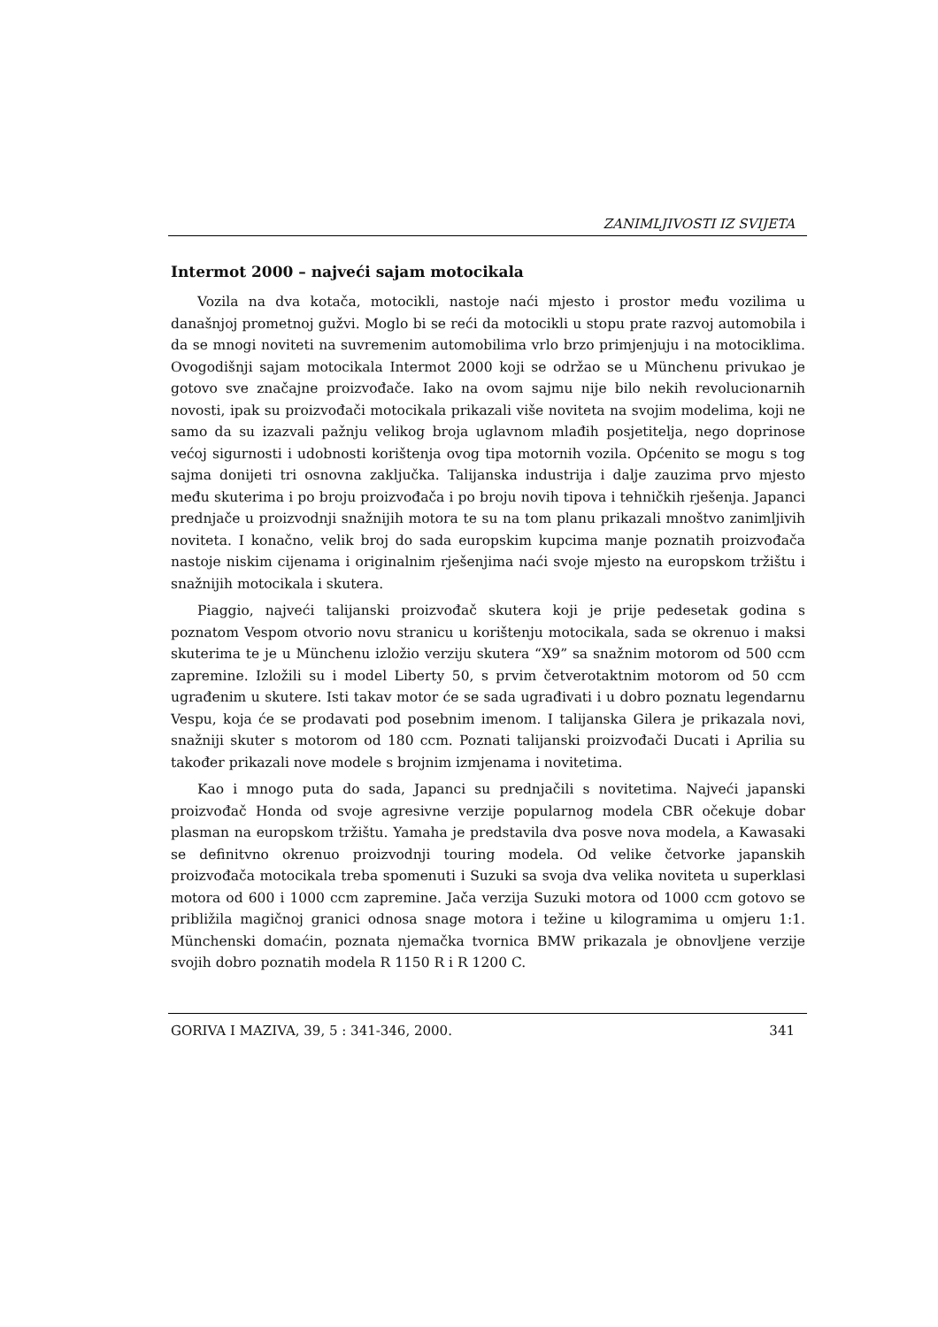ZANIMLJIVOSTI IZ SVIJETA
Intermot 2000 – najveći sajam motocikala
Vozila na dva kotača, motocikli, nastoje naći mjesto i prostor među vozilima u današnjoj prometnoj gužvi. Moglo bi se reći da motocikli u stopu prate razvoj automobila i da se mnogi noviteti na suvremenim automobilima vrlo brzo primjenjuju i na motociklima. Ovogodišnji sajam motocikala Intermot 2000 koji se održao se u Münchenu privukao je gotovo sve značajne proizvođače. Iako na ovom sajmu nije bilo nekih revolucionarnih novosti, ipak su proizvođači motocikala prikazali više noviteta na svojim modelima, koji ne samo da su izazvali pažnju velikog broja uglavnom mlađih posjetitelja, nego doprinose većoj sigurnosti i udobnosti korištenja ovog tipa motornih vozila. Općenito se mogu s tog sajma donijeti tri osnovna zaključka. Talijanska industrija i dalje zauzima prvo mjesto među skuterima i po broju proizvođača i po broju novih tipova i tehničkih rješenja. Japanci prednjače u proizvodnji snažnijih motora te su na tom planu prikazali mnoštvo zanimljivih noviteta. I konačno, velik broj do sada europskim kupcima manje poznatih proizvođača nastoje niskim cijenama i originalnim rješenjima naći svoje mjesto na europskom tržištu i snažnijih motocikala i skutera.
Piaggio, najveći talijanski proizvođač skutera koji je prije pedesetak godina s poznatom Vespom otvorio novu stranicu u korištenju motocikala, sada se okrenuo i maksi skuterima te je u Münchenu izložio verziju skutera “X9” sa snažnim motorom od 500 ccm zapremine. Izložili su i model Liberty 50, s prvim četverotaktnim motorom od 50 ccm ugrađenim u skutere. Isti takav motor će se sada ugrađivati i u dobro poznatu legendarnu Vespu, koja će se prodavati pod posebnim imenom. I talijanska Gilera je prikazala novi, snažniji skuter s motorom od 180 ccm. Poznati talijanski proizvođači Ducati i Aprilia su također prikazali nove modele s brojnim izmjenama i novitetima.
Kao i mnogo puta do sada, Japanci su prednjačili s novitetima. Najveći japanski proizvođač Honda od svoje agresivne verzije popularnog modela CBR očekuje dobar plasman na europskom tržištu. Yamaha je predstavila dva posve nova modela, a Kawasaki se definitvno okrenuo proizvodnji touring modela. Od velike četvorke japanskih proizvođača motocikala treba spomenuti i Suzuki sa svoja dva velika noviteta u superklasi motora od 600 i 1000 ccm zapremine. Jača verzija Suzuki motora od 1000 ccm gotovo se približila magičnoj granici odnosa snage motora i težine u kilogramima u omjeru 1:1. Münchenski domaćin, poznata njemačka tvornica BMW prikazala je obnovljene verzije svojih dobro poznatih modela R 1150 R i R 1200 C.
GORIVA I MAZIVA, 39, 5 : 341-346, 2000. 341